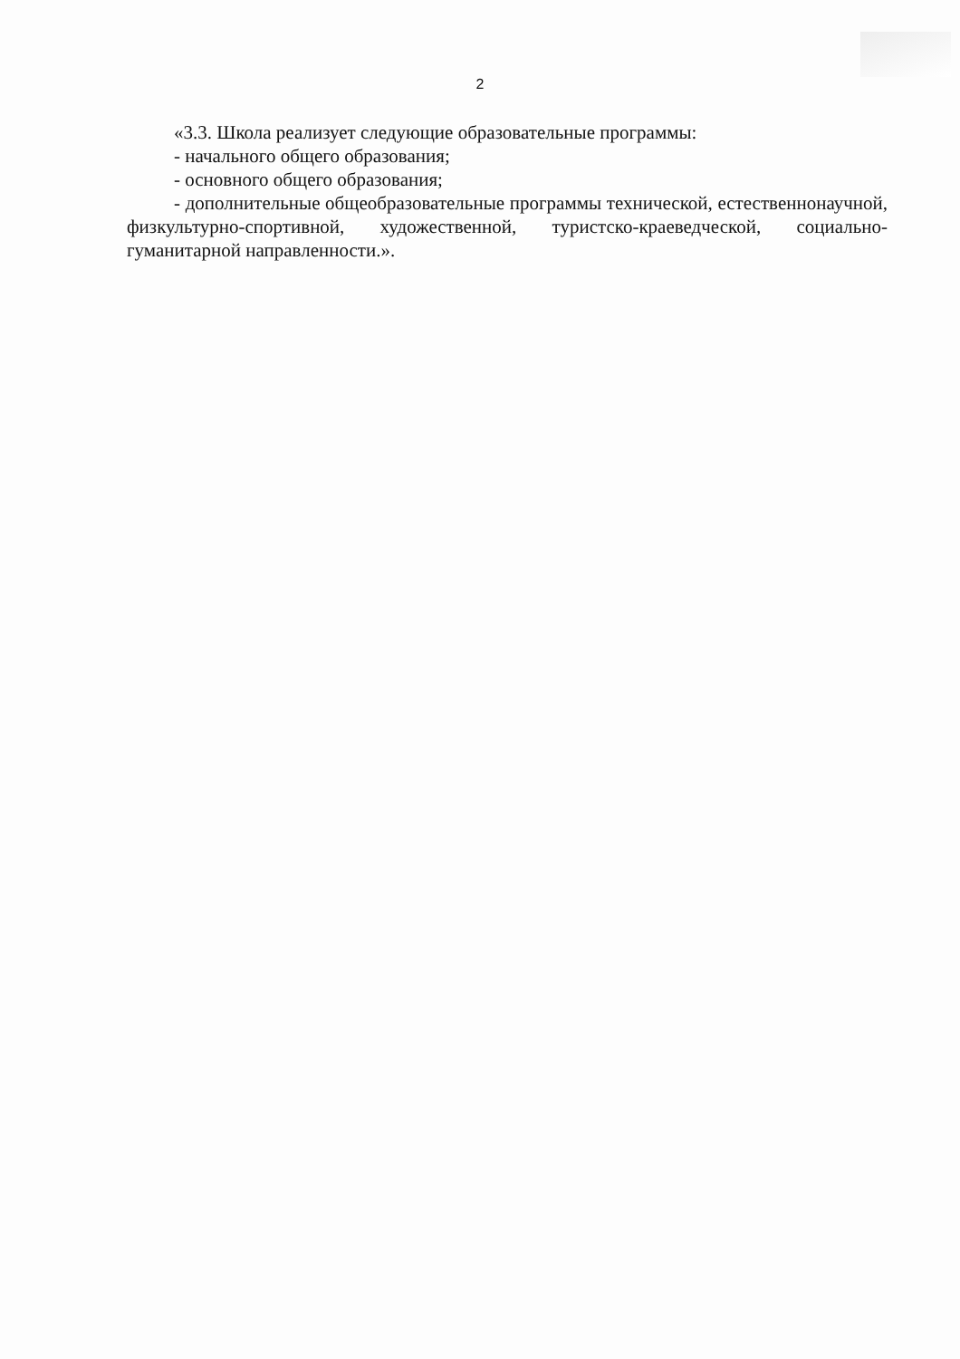2
«3.3. Школа реализует следующие образовательные программы:
- начального общего образования;
- основного общего образования;
- дополнительные общеобразовательные программы технической, естественнонаучной, физкультурно-спортивной, художественной, туристско-краеведческой, социально-гуманитарной направленности.».